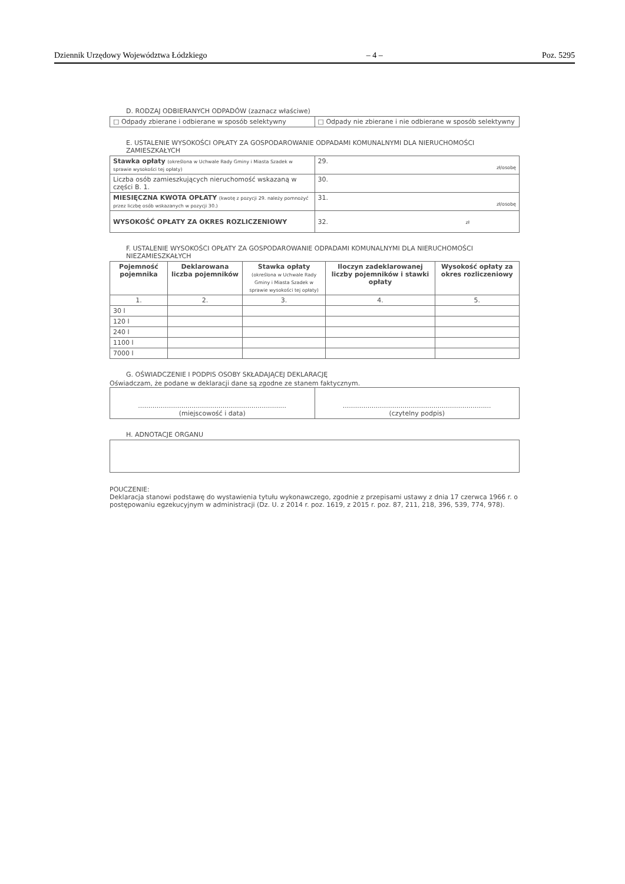Dziennik Urzędowy Województwa Łódzkiego – 4 – Poz. 5295
D. RODZAJ ODBIERANYCH ODPADÓW (zaznacz właściwe)
| □ Odpady zbierane i odbierane w sposób selektywny | □ Odpady nie zbierane i nie odbierane w sposób selektywny |
E. USTALENIE WYSOKOŚCI OPŁATY ZA GOSPODAROWANIE ODPADAMI KOMUNALNYMI DLA NIERUCHOMOŚCI ZAMIESZKAŁYCH
| Stawka opłaty (określona w Uchwale Rady Gminy i Miasta Szadek w sprawie wysokości tej opłaty) | 29. zł/osobę |
| Liczba osób zamieszkujących nieruchomość wskazaną w części B. 1. | 30. |
| MIESIĘCZNA KWOTA OPŁATY (kwotę z pozycji 29. należy pomnożyć przez liczbę osób wskazanych w pozycji 30.) | 31. zł/osobę |
| WYSOKOŚĆ OPŁATY ZA OKRES ROZLICZENIOWY | 32. zł |
F. USTALENIE WYSOKOŚCI OPŁATY ZA GOSPODAROWANIE ODPADAMI KOMUNALNYMI DLA NIERUCHOMOŚCI NIEZAMIESZKAŁYCH
| Pojemność pojemnika | Deklarowana liczba pojemników | Stawka opłaty (określona w Uchwale Rady Gminy i Miasta Szadek w sprawie wysokości tej opłaty) | Iloczyn zadeklarowanej liczby pojemników i stawki opłaty | Wysokość opłaty za okres rozliczeniowy |
| --- | --- | --- | --- | --- |
| 1. | 2. | 3. | 4. | 5. |
| 30 l | | | | |
| 120 l | | | | |
| 240 l | | | | |
| 1100 l | | | | |
| 7000 l | | | | |
G. OŚWIADCZENIE I PODPIS OSOBY SKŁADAJĄCEJ DEKLARACJĘ
Oświadczam, że podane w deklaracji dane są zgodne ze stanem faktycznym.
| ........................................................................ (miejscowość i data) | ........................................................................ (czytelny podpis) |
H. ADNOTACJE ORGANU
POUCZENIE:
Deklaracja stanowi podstawę do wystawienia tytułu wykonawczego, zgodnie z przepisami ustawy z dnia 17 czerwca 1966 r. o postępowaniu egzekucyjnym w administracji (Dz. U. z 2014 r. poz. 1619, z 2015 r. poz. 87, 211, 218, 396, 539, 774, 978).